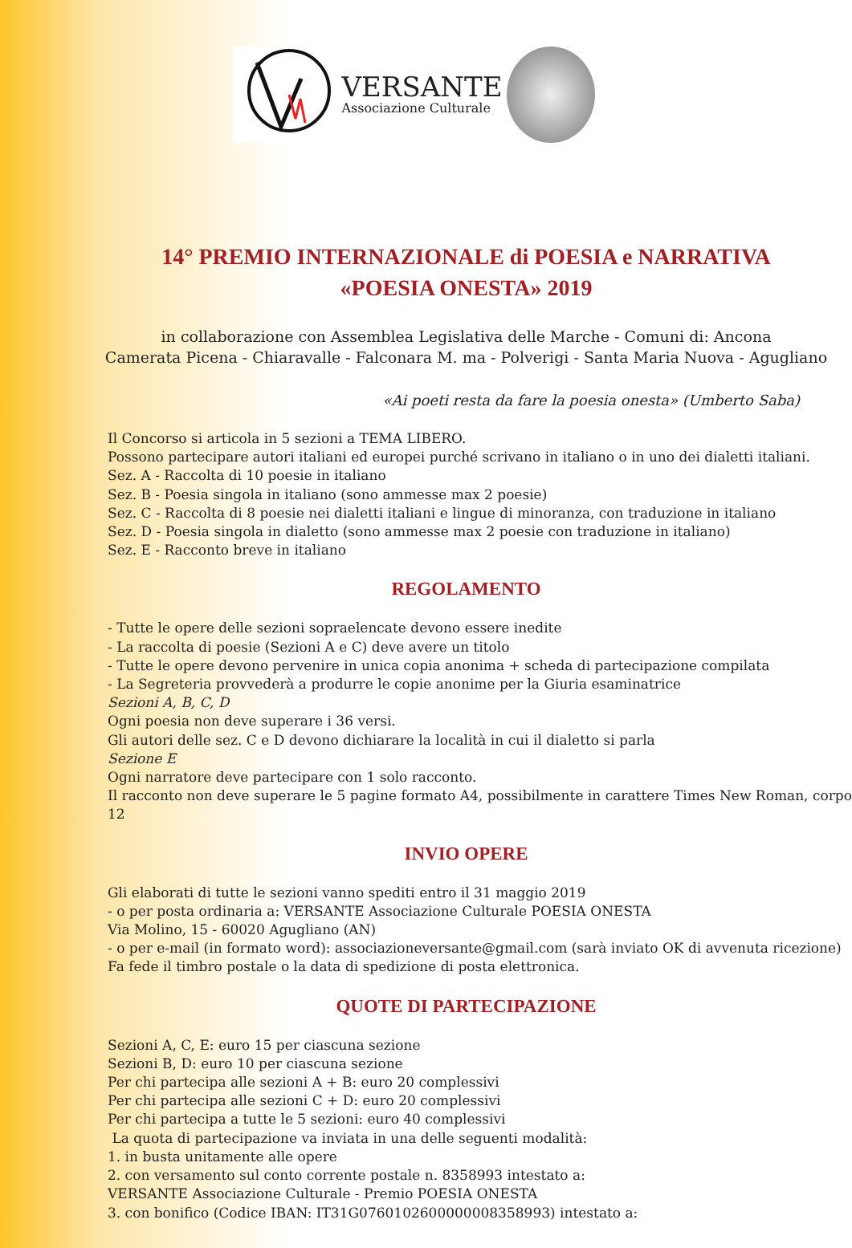VERSANTE
Associazione Culturale
14° PREMIO INTERNAZIONALE di POESIA e NARRATIVA
«POESIA ONESTA» 2019
in collaborazione con Assemblea Legislativa delle Marche - Comuni di: Ancona
Camerata Picena - Chiaravalle - Falconara M. ma - Polverigi - Santa Maria Nuova - Agugliano
«Ai poeti resta da fare la poesia onesta» (Umberto Saba)
Il Concorso si articola in 5 sezioni a TEMA LIBERO.
Possono partecipare autori italiani ed europei purché scrivano in italiano o in uno dei dialetti italiani.
Sez. A - Raccolta di 10 poesie in italiano
Sez. B - Poesia singola in italiano (sono ammesse max 2 poesie)
Sez. C - Raccolta di 8 poesie nei dialetti italiani e lingue di minoranza, con traduzione in italiano
Sez. D - Poesia singola in dialetto (sono ammesse max 2 poesie con traduzione in italiano)
Sez. E - Racconto breve in italiano
REGOLAMENTO
- Tutte le opere delle sezioni sopraelencate devono essere inedite
- La raccolta di poesie (Sezioni A e C) deve avere un titolo
- Tutte le opere devono pervenire in unica copia anonima + scheda di partecipazione compilata
- La Segreteria provvederà a produrre le copie anonime per la Giuria esaminatrice
Sezioni A, B, C, D
Ogni poesia non deve superare i 36 versi.
Gli autori delle sez. C e D devono dichiarare la località in cui il dialetto si parla
Sezione E
Ogni narratore deve partecipare con 1 solo racconto.
Il racconto non deve superare le 5 pagine formato A4, possibilmente in carattere Times New Roman, corpo 12
INVIO OPERE
Gli elaborati di tutte le sezioni vanno spediti entro il 31 maggio 2019
- o per posta ordinaria a: VERSANTE Associazione Culturale POESIA ONESTA
Via Molino, 15 - 60020 Agugliano (AN)
- o per e-mail (in formato word): associazioneversante@gmail.com (sarà inviato OK di avvenuta ricezione)
Fa fede il timbro postale o la data di spedizione di posta elettronica.
QUOTE DI PARTECIPAZIONE
Sezioni A, C, E: euro 15 per ciascuna sezione
Sezioni B, D: euro 10 per ciascuna sezione
Per chi partecipa alle sezioni A + B: euro 20 complessivi
Per chi partecipa alle sezioni C + D: euro 20 complessivi
Per chi partecipa a tutte le 5 sezioni: euro 40 complessivi
La quota di partecipazione va inviata in una delle seguenti modalità:
1. in busta unitamente alle opere
2. con versamento sul conto corrente postale n. 8358993 intestato a:
VERSANTE Associazione Culturale - Premio POESIA ONESTA
3. con bonifico (Codice IBAN: IT31G0760102600000008358993) intestato a: